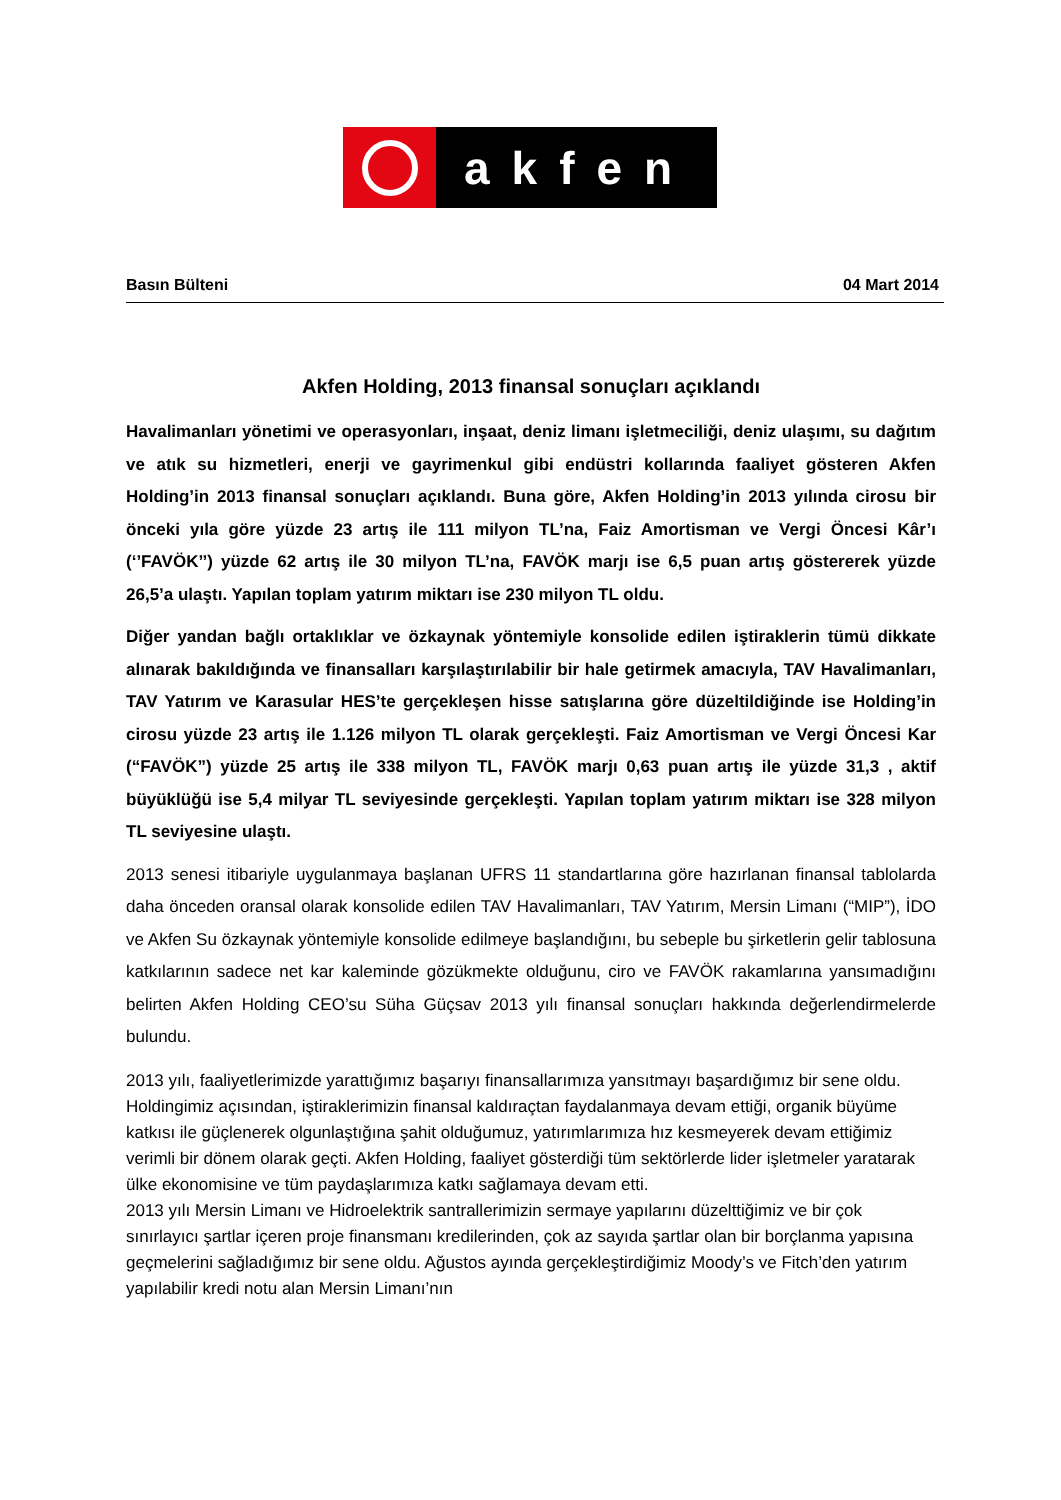akfen
Basın Bülteni 04 Mart 2014
Akfen Holding, 2013 finansal sonuçları açıklandı
Havalimanları yönetimi ve operasyonları, inşaat, deniz limanı işletmeciliği, deniz ulaşımı, su dağıtım ve atık su hizmetleri, enerji ve gayrimenkul gibi endüstri kollarında faaliyet gösteren Akfen Holding’in 2013 finansal sonuçları açıklandı. Buna göre, Akfen Holding’in 2013 yılında cirosu bir önceki yıla göre yüzde 23 artış ile 111 milyon TL’na, Faiz Amortisman ve Vergi Öncesi Kâr’ı (‘’FAVÖK’’) yüzde 62 artış ile 30 milyon TL’na, FAVÖK marjı ise 6,5 puan artış göstererek yüzde 26,5’a ulaştı. Yapılan toplam yatırım miktarı ise 230 milyon TL oldu.
Diğer yandan bağlı ortaklıklar ve özkaynak yöntemiyle konsolide edilen iştiraklerin tümü dikkate alınarak bakıldığında ve finansalları karşılaştırılabilir bir hale getirmek amacıyla, TAV Havalimanları, TAV Yatırım ve Karasular HES’te gerçekleşen hisse satışlarına göre düzeltildiğinde ise Holding’in cirosu yüzde 23 artış ile 1.126 milyon TL olarak gerçekleşti. Faiz Amortisman ve Vergi Öncesi Kar (“FAVÖK”) yüzde 25 artış ile 338 milyon TL, FAVÖK marjı 0,63 puan artış ile yüzde 31,3 , aktif büyüklüğü ise 5,4 milyar TL seviyesinde gerçekleşti. Yapılan toplam yatırım miktarı ise 328 milyon TL seviyesine ulaştı.
2013 senesi itibariyle uygulanmaya başlanan UFRS 11 standartlarına göre hazırlanan finansal tablolarda daha önceden oransal olarak konsolide edilen TAV Havalimanları, TAV Yatırım, Mersin Limanı (“MIP”), İDO ve Akfen Su özkaynak yöntemiyle konsolide edilmeye başlandığını, bu sebeple bu şirketlerin gelir tablosuna katkılarının sadece net kar kaleminde gözükmekte olduğunu, ciro ve FAVÖK rakamlarına yansımadığını belirten Akfen Holding CEO’su Süha Güçsav 2013 yılı finansal sonuçları hakkında değerlendirmelerde bulundu.
2013 yılı, faaliyetlerimizde yarattığımız başarıyı finansallarımıza yansıtmayı başardığımız bir sene oldu. Holdingimiz açısından, iştiraklerimizin finansal kaldıraçtan faydalanmaya devam ettiği, organik büyüme katkısı ile güçlenerek olgunlaştığına şahit olduğumuz, yatırımlarımıza hız kesmeyerek devam ettiğimiz verimli bir dönem olarak geçti. Akfen Holding, faaliyet gösterdiği tüm sektörlerde lider işletmeler yaratarak ülke ekonomisine ve tüm paydaşlarımıza katkı sağlamaya devam etti.
2013 yılı Mersin Limanı ve Hidroelektrik santrallerimizin sermaye yapılarını düzelttiğimiz ve bir çok sınırlayıcı şartlar içeren proje finansmanı kredilerinden, çok az sayıda şartlar olan bir borçlanma yapısına geçmelerini sağladığımız bir sene oldu. Ağustos ayında gerçekleştirdiğimiz Moody’s ve Fitch’den yatırım yapılabilir kredi notu alan Mersin Limanı’nın